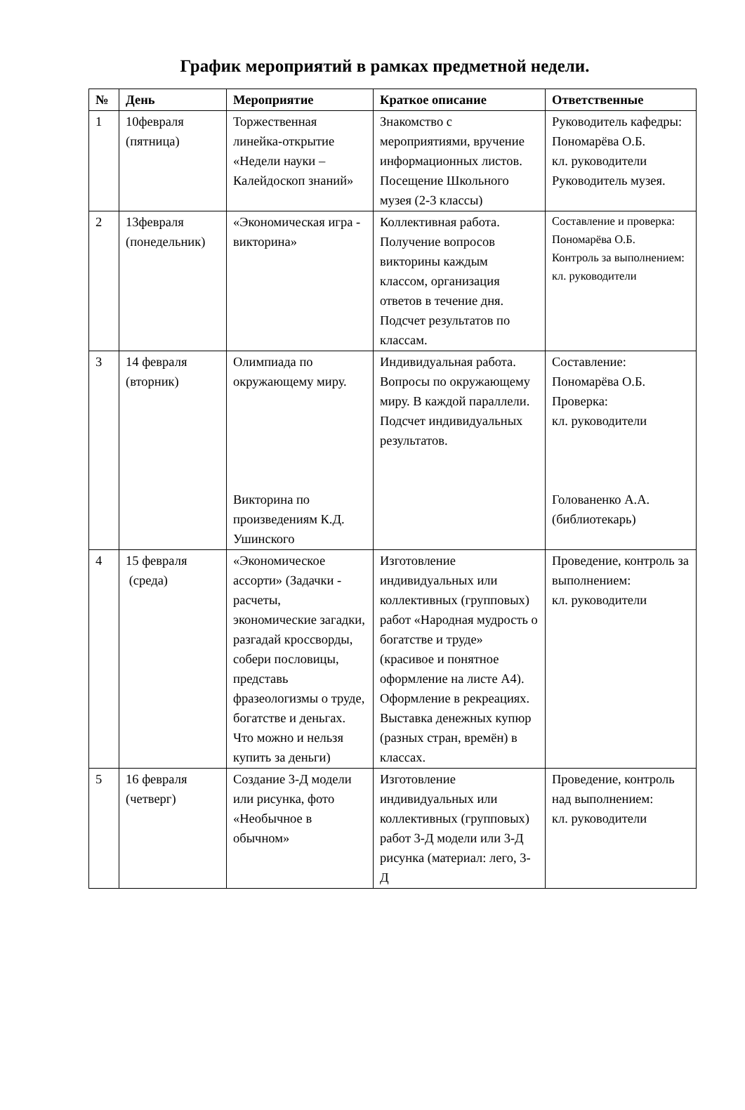График мероприятий в рамках предметной недели.
| № | День | Мероприятие | Краткое описание | Ответственные |
| --- | --- | --- | --- | --- |
| 1 | 10февраля (пятница) | Торжественная линейка-открытие «Недели науки – Калейдоскоп знаний» | Знакомство с мероприятиями, вручение информационных листов. Посещение Школьного музея (2-3 классы) | Руководитель кафедры: Пономарёва О.Б. кл. руководители Руководитель музея. |
| 2 | 13февраля (понедельник) | «Экономическая игра - викторина» | Коллективная работа. Получение вопросов викторины каждым классом, организация ответов в течение дня. Подсчет результатов по классам. | Составление и проверка: Пономарёва О.Б. Контроль за выполнением: кл. руководители |
| 3 | 14 февраля (вторник) | Олимпиада по окружающему миру. Викторина по произведениям К.Д. Ушинского | Индивидуальная работа. Вопросы по окружающему миру. В каждой параллели. Подсчет индивидуальных результатов. | Составление: Пономарёва О.Б. Проверка: кл. руководители Голованенко А.А. (библиотекарь) |
| 4 | 15 февраля (среда) | «Экономическое ассорти» (Задачки - расчеты, экономические загадки, разгадай кроссворды, собери пословицы, представь фразеологизмы о труде, богатстве и деньгах. Что можно и нельзя купить за деньги) | Изготовление индивидуальных или коллективных (групповых) работ «Народная мудрость о богатстве и труде» (красивое и понятное оформление на листе А4). Оформление в рекреациях. Выставка денежных купюр (разных стран, времён) в классах. | Проведение, контроль за выполнением: кл. руководители |
| 5 | 16 февраля (четверг) | Создание 3-Д модели или рисунка, фото «Необычное в обычном» | Изготовление индивидуальных или коллективных (групповых) работ 3-Д модели или 3-Д рисунка (материал: лего, 3-Д | Проведение, контроль над выполнением: кл. руководители |